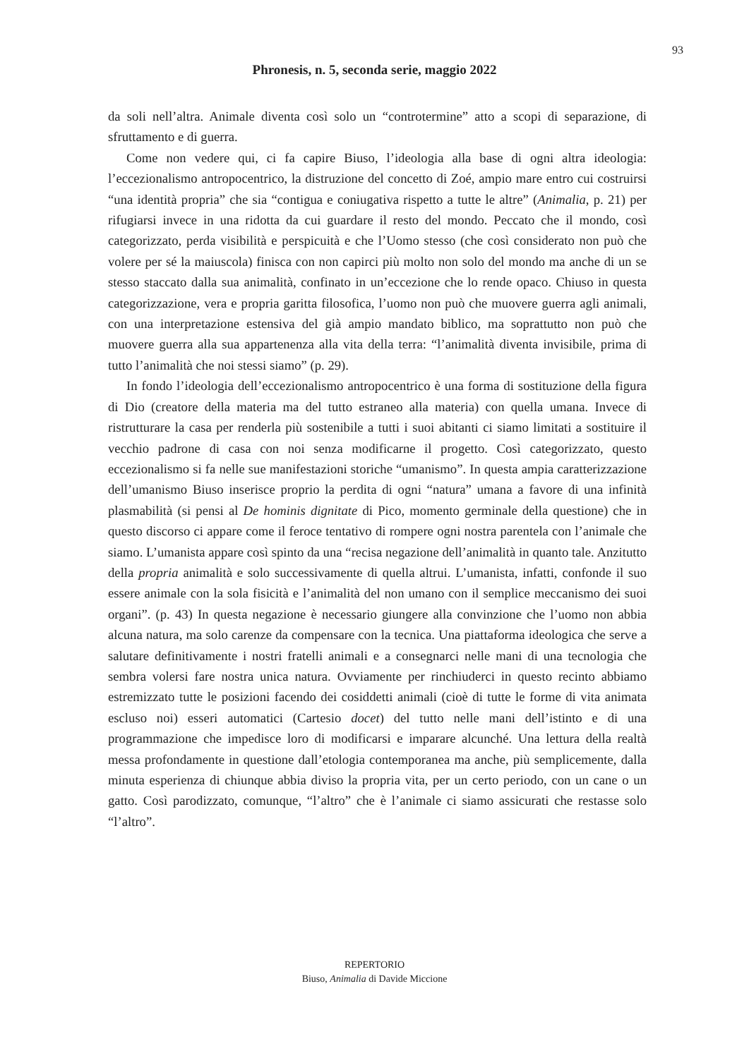93
Phronesis, n. 5, seconda serie, maggio 2022
da soli nell’altra. Animale diventa così solo un “controtermine” atto a scopi di separazione, di sfruttamento e di guerra.
Come non vedere qui, ci fa capire Biuso, l’ideologia alla base di ogni altra ideologia: l’eccezionalismo antropocentrico, la distruzione del concetto di Zoé, ampio mare entro cui costruirsi “una identità propria” che sia “contigua e coniugativa rispetto a tutte le altre” (Animalia, p. 21) per rifugiarsi invece in una ridotta da cui guardare il resto del mondo. Peccato che il mondo, così categorizzato, perda visibilità e perspicuità e che l’Uomo stesso (che così considerato non può che volere per sé la maiuscola) finisca con non capirci più molto non solo del mondo ma anche di un se stesso staccato dalla sua animalità, confinato in un’eccezione che lo rende opaco. Chiuso in questa categorizzazione, vera e propria garitta filosofica, l’uomo non può che muovere guerra agli animali, con una interpretazione estensiva del già ampio mandato biblico, ma soprattutto non può che muovere guerra alla sua appartenenza alla vita della terra: “l’animalità diventa invisibile, prima di tutto l’animalità che noi stessi siamo” (p. 29).
In fondo l’ideologia dell’eccezionalismo antropocentrico è una forma di sostituzione della figura di Dio (creatore della materia ma del tutto estraneo alla materia) con quella umana. Invece di ristrutturare la casa per renderla più sostenibile a tutti i suoi abitanti ci siamo limitati a sostituire il vecchio padrone di casa con noi senza modificarne il progetto. Così categorizzato, questo eccezionalismo si fa nelle sue manifestazioni storiche “umanismo”. In questa ampia caratterizzazione dell’umanismo Biuso inserisce proprio la perdita di ogni “natura” umana a favore di una infinità plasmabilità (si pensi al De hominis dignitate di Pico, momento germinale della questione) che in questo discorso ci appare come il feroce tentativo di rompere ogni nostra parentela con l’animale che siamo. L’umanista appare così spinto da una “recisa negazione dell’animalità in quanto tale. Anzitutto della propria animalità e solo successivamente di quella altrui. L’umanista, infatti, confonde il suo essere animale con la sola fisicità e l’animalità del non umano con il semplice meccanismo dei suoi organi”. (p. 43) In questa negazione è necessario giungere alla convinzione che l’uomo non abbia alcuna natura, ma solo carenze da compensare con la tecnica. Una piattaforma ideologica che serve a salutare definitivamente i nostri fratelli animali e a consegnarci nelle mani di una tecnologia che sembra volersi fare nostra unica natura. Ovviamente per rinchiuderci in questo recinto abbiamo estremizzato tutte le posizioni facendo dei cosiddetti animali (cioè di tutte le forme di vita animata escluso noi) esseri automatici (Cartesio docet) del tutto nelle mani dell’istinto e di una programmazione che impedisce loro di modificarsi e imparare alcunché. Una lettura della realtà messa profondamente in questione dall’etologia contemporanea ma anche, più semplicemente, dalla minuta esperienza di chiunque abbia diviso la propria vita, per un certo periodo, con un cane o un gatto. Così parodizzato, comunque, “l’altro” che è l’animale ci siamo assicurati che restasse solo “l’altro”.
REPERTORIO
Biuso, Animalia di Davide Miccione